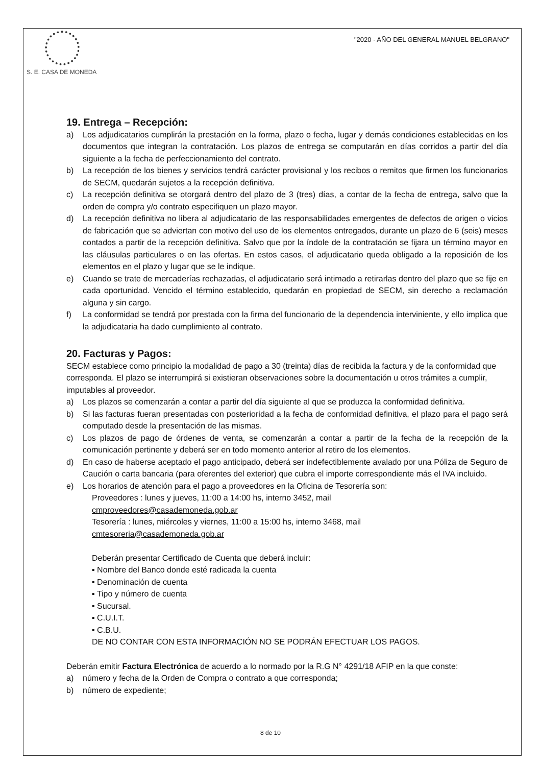S. E. CASA DE MONEDA
"2020 - AÑO DEL GENERAL MANUEL BELGRANO"
19. Entrega – Recepción:
a) Los adjudicatarios cumplirán la prestación en la forma, plazo o fecha, lugar y demás condiciones establecidas en los documentos que integran la contratación. Los plazos de entrega se computarán en días corridos a partir del día siguiente a la fecha de perfeccionamiento del contrato.
b) La recepción de los bienes y servicios tendrá carácter provisional y los recibos o remitos que firmen los funcionarios de SECM, quedarán sujetos a la recepción definitiva.
c) La recepción definitiva se otorgará dentro del plazo de 3 (tres) días, a contar de la fecha de entrega, salvo que la orden de compra y/o contrato especifiquen un plazo mayor.
d) La recepción definitiva no libera al adjudicatario de las responsabilidades emergentes de defectos de origen o vicios de fabricación que se adviertan con motivo del uso de los elementos entregados, durante un plazo de 6 (seis) meses contados a partir de la recepción definitiva. Salvo que por la índole de la contratación se fijara un término mayor en las cláusulas particulares o en las ofertas. En estos casos, el adjudicatario queda obligado a la reposición de los elementos en el plazo y lugar que se le indique.
e) Cuando se trate de mercaderías rechazadas, el adjudicatario será intimado a retirarlas dentro del plazo que se fije en cada oportunidad. Vencido el término establecido, quedarán en propiedad de SECM, sin derecho a reclamación alguna y sin cargo.
f) La conformidad se tendrá por prestada con la firma del funcionario de la dependencia interviniente, y ello implica que la adjudicataria ha dado cumplimiento al contrato.
20. Facturas y Pagos:
SECM establece como principio la modalidad de pago a 30 (treinta) días de recibida la factura y de la conformidad que corresponda. El plazo se interrumpirá si existieran observaciones sobre la documentación u otros trámites a cumplir, imputables al proveedor.
a) Los plazos se comenzarán a contar a partir del día siguiente al que se produzca la conformidad definitiva.
b) Si las facturas fueran presentadas con posterioridad a la fecha de conformidad definitiva, el plazo para el pago será computado desde la presentación de las mismas.
c) Los plazos de pago de órdenes de venta, se comenzarán a contar a partir de la fecha de la recepción de la comunicación pertinente y deberá ser en todo momento anterior al retiro de los elementos.
d) En caso de haberse aceptado el pago anticipado, deberá ser indefectiblemente avalado por una Póliza de Seguro de Caución o carta bancaria (para oferentes del exterior) que cubra el importe correspondiente más el IVA incluido.
e) Los horarios de atención para el pago a proveedores en la Oficina de Tesorería son:
Proveedores : lunes y jueves, 11:00 a 14:00 hs, interno 3452, mail
cmproveedores@casademoneda.gob.ar
Tesorería : lunes, miércoles y viernes, 11:00 a 15:00 hs, interno 3468, mail
cmtesoreria@casademoneda.gob.ar
Deberán presentar Certificado de Cuenta que deberá incluir:
▪ Nombre del Banco donde esté radicada la cuenta
▪ Denominación de cuenta
▪ Tipo y número de cuenta
▪ Sucursal.
▪ C.U.I.T.
▪ C.B.U.
DE NO CONTAR CON ESTA INFORMACIÓN NO SE PODRÁN EFECTUAR LOS PAGOS.
Deberán emitir Factura Electrónica de acuerdo a lo normado por la R.G N° 4291/18 AFIP en la que conste:
a) número y fecha de la Orden de Compra o contrato a que corresponda;
b) número de expediente;
8 de 10